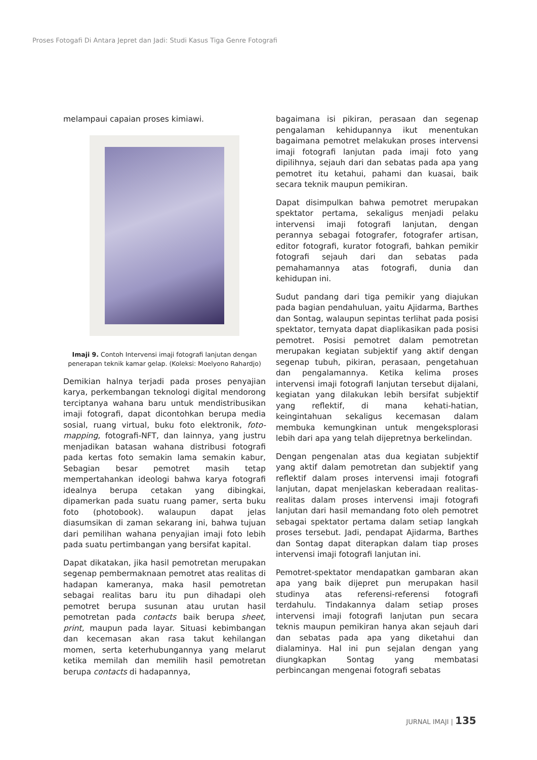Proses Fotogafi Di Antara Jepret dan Jadi: Studi Kasus Tiga Genre Fotografi
melampaui capaian proses kimiawi.
Imaji 9. Contoh Intervensi imaji fotografi lanjutan dengan penerapan teknik kamar gelap. (Koleksi: Moelyono Rahardjo)
Demikian halnya terjadi pada proses penyajian karya, perkembangan teknologi digital mendorong terciptanya wahana baru untuk mendistribusikan imaji fotografi, dapat dicontohkan berupa media sosial, ruang virtual, buku foto elektronik, foto-mapping, fotografi-NFT, dan lainnya, yang justru menjadikan batasan wahana distribusi fotografi pada kertas foto semakin lama semakin kabur, Sebagian besar pemotret masih tetap mempertahankan ideologi bahwa karya fotografi idealnya berupa cetakan yang dibingkai, dipamerkan pada suatu ruang pamer, serta buku foto (photobook). walaupun dapat jelas diasumsikan di zaman sekarang ini, bahwa tujuan dari pemilihan wahana penyajian imaji foto lebih pada suatu pertimbangan yang bersifat kapital.
Dapat dikatakan, jika hasil pemotretan merupakan segenap pembermaknaan pemotret atas realitas di hadapan kameranya, maka hasil pemotretan sebagai realitas baru itu pun dihadapi oleh pemotret berupa susunan atau urutan hasil pemotretan pada contacts baik berupa sheet, print, maupun pada layar. Situasi kebimbangan dan kecemasan akan rasa takut kehilangan momen, serta keterhubungannya yang melarut ketika memilah dan memilih hasil pemotretan berupa contacts di hadapannya,
bagaimana isi pikiran, perasaan dan segenap pengalaman kehidupannya ikut menentukan bagaimana pemotret melakukan proses intervensi imaji fotografi lanjutan pada imaji foto yang dipilihnya, sejauh dari dan sebatas pada apa yang pemotret itu ketahui, pahami dan kuasai, baik secara teknik maupun pemikiran.
Dapat disimpulkan bahwa pemotret merupakan spektator pertama, sekaligus menjadi pelaku intervensi imaji fotografi lanjutan, dengan perannya sebagai fotografer, fotografer artisan, editor fotografi, kurator fotografi, bahkan pemikir fotografi sejauh dari dan sebatas pada pemahamannya atas fotografi, dunia dan kehidupan ini.
Sudut pandang dari tiga pemikir yang diajukan pada bagian pendahuluan, yaitu Ajidarma, Barthes dan Sontag, walaupun sepintas terlihat pada posisi spektator, ternyata dapat diaplikasikan pada posisi pemotret. Posisi pemotret dalam pemotretan merupakan kegiatan subjektif yang aktif dengan segenap tubuh, pikiran, perasaan, pengetahuan dan pengalamannya. Ketika kelima proses intervensi imaji fotografi lanjutan tersebut dijalani, kegiatan yang dilakukan lebih bersifat subjektif yang reflektif, di mana kehati-hatian, keingintahuan sekaligus kecemasan dalam membuka kemungkinan untuk mengeksplorasi lebih dari apa yang telah dijepretnya berkelindan.
Dengan pengenalan atas dua kegiatan subjektif yang aktif dalam pemotretan dan subjektif yang reflektif dalam proses intervensi imaji fotografi lanjutan, dapat menjelaskan keberadaan realitas-realitas dalam proses intervensi imaji fotografi lanjutan dari hasil memandang foto oleh pemotret sebagai spektator pertama dalam setiap langkah proses tersebut. Jadi, pendapat Ajidarma, Barthes dan Sontag dapat diterapkan dalam tiap proses intervensi imaji fotografi lanjutan ini.
Pemotret-spektator mendapatkan gambaran akan apa yang baik dijepret pun merupakan hasil studinya atas referensi-referensi fotografi terdahulu. Tindakannya dalam setiap proses intervensi imaji fotografi lanjutan pun secara teknis maupun pemikiran hanya akan sejauh dari dan sebatas pada apa yang diketahui dan dialaminya. Hal ini pun sejalan dengan yang diungkapkan Sontag yang membatasi perbincangan mengenai fotografi sebatas
JURNAL IMAJI | 135